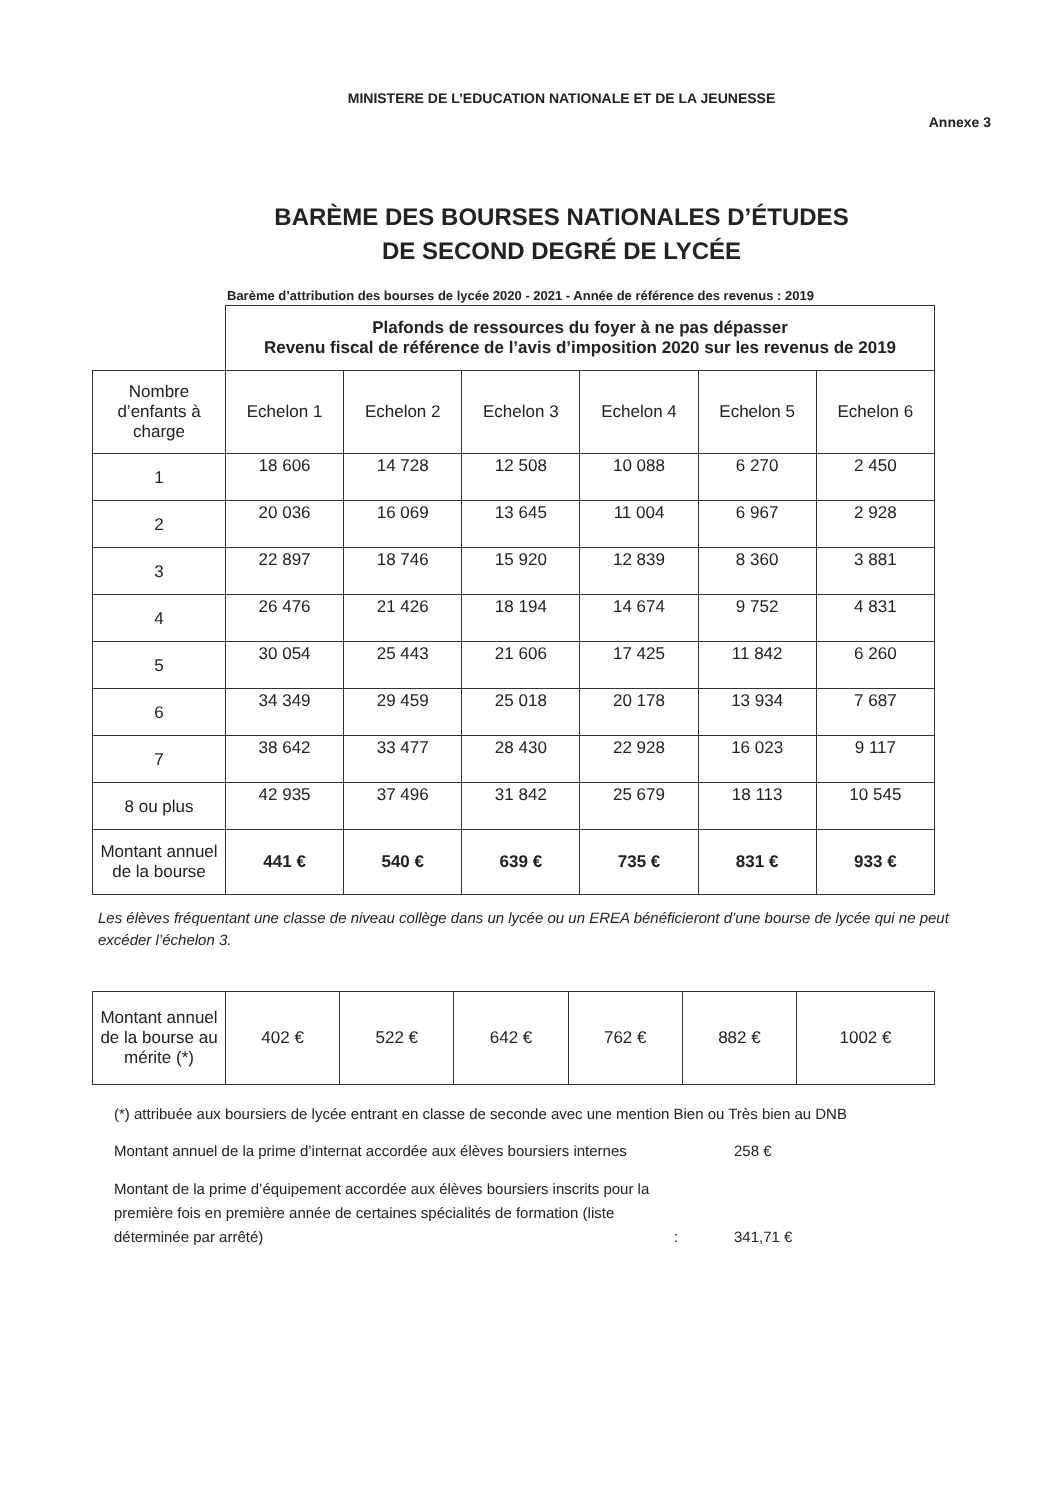MINISTERE DE L’EDUCATION NATIONALE ET DE LA JEUNESSE
Annexe 3
BARÈME DES BOURSES NATIONALES D’ÉTUDES
DE SECOND DEGRÉ DE LYCÉE
Barème d’attribution des bourses de lycée 2020 - 2021 - Année de référence des revenus : 2019
| | Plafonds de ressources du foyer à ne pas dépasser Revenu fiscal de référence de l’avis d’imposition 2020 sur les revenus de 2019 | | | | | |
| Nombre d’enfants à charge | Echelon 1 | Echelon 2 | Echelon 3 | Echelon 4 | Echelon 5 | Echelon 6 |
| 1 | 18 606 | 14 728 | 12 508 | 10 088 | 6 270 | 2 450 |
| 2 | 20 036 | 16 069 | 13 645 | 11 004 | 6 967 | 2 928 |
| 3 | 22 897 | 18 746 | 15 920 | 12 839 | 8 360 | 3 881 |
| 4 | 26 476 | 21 426 | 18 194 | 14 674 | 9 752 | 4 831 |
| 5 | 30 054 | 25 443 | 21 606 | 17 425 | 11 842 | 6 260 |
| 6 | 34 349 | 29 459 | 25 018 | 20 178 | 13 934 | 7 687 |
| 7 | 38 642 | 33 477 | 28 430 | 22 928 | 16 023 | 9 117 |
| 8 ou plus | 42 935 | 37 496 | 31 842 | 25 679 | 18 113 | 10 545 |
| Montant annuel de la bourse | 441 € | 540 € | 639 € | 735 € | 831 € | 933 € |
Les élèves fréquentant une classe de niveau collège dans un lycée ou un EREA bénéficieront d’une bourse de lycée qui ne peut excéder l’échelon 3.
| Montant annuel de la bourse au mérite (*) | 402 € | 522 € | 642 € | 762 € | 882 € | 1002 € |
(*) attribuée aux boursiers de lycée entrant en classe de seconde avec une mention Bien ou Très bien au DNB
Montant annuel de la prime d’internat accordée aux élèves boursiers internes
258 €
Montant de la prime d’équipement accordée aux élèves boursiers inscrits pour la première fois en première année de certaines spécialités de formation (liste déterminée par arrêté)
:
341,71 €